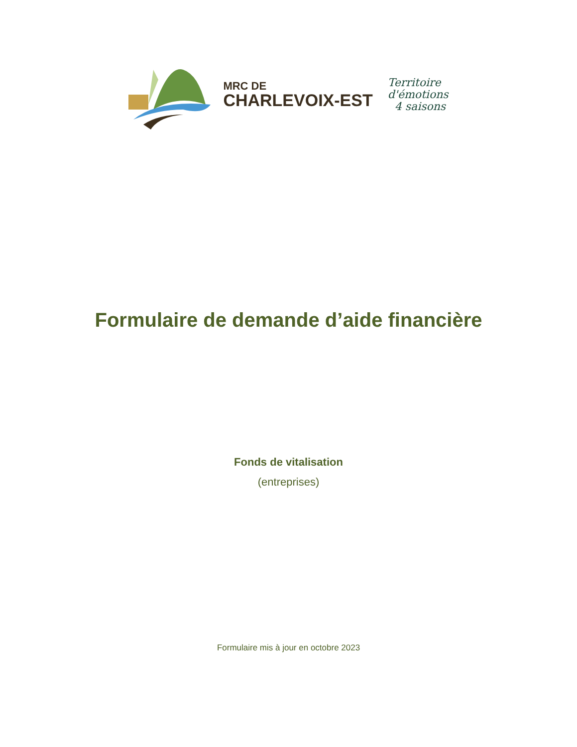MRC DE
CHARLEVOIX-EST
Territoire
d'émotions
4 saisons
Formulaire de demande d’aide financière
Fonds de vitalisation
(entreprises)
Formulaire mis à jour en octobre 2023